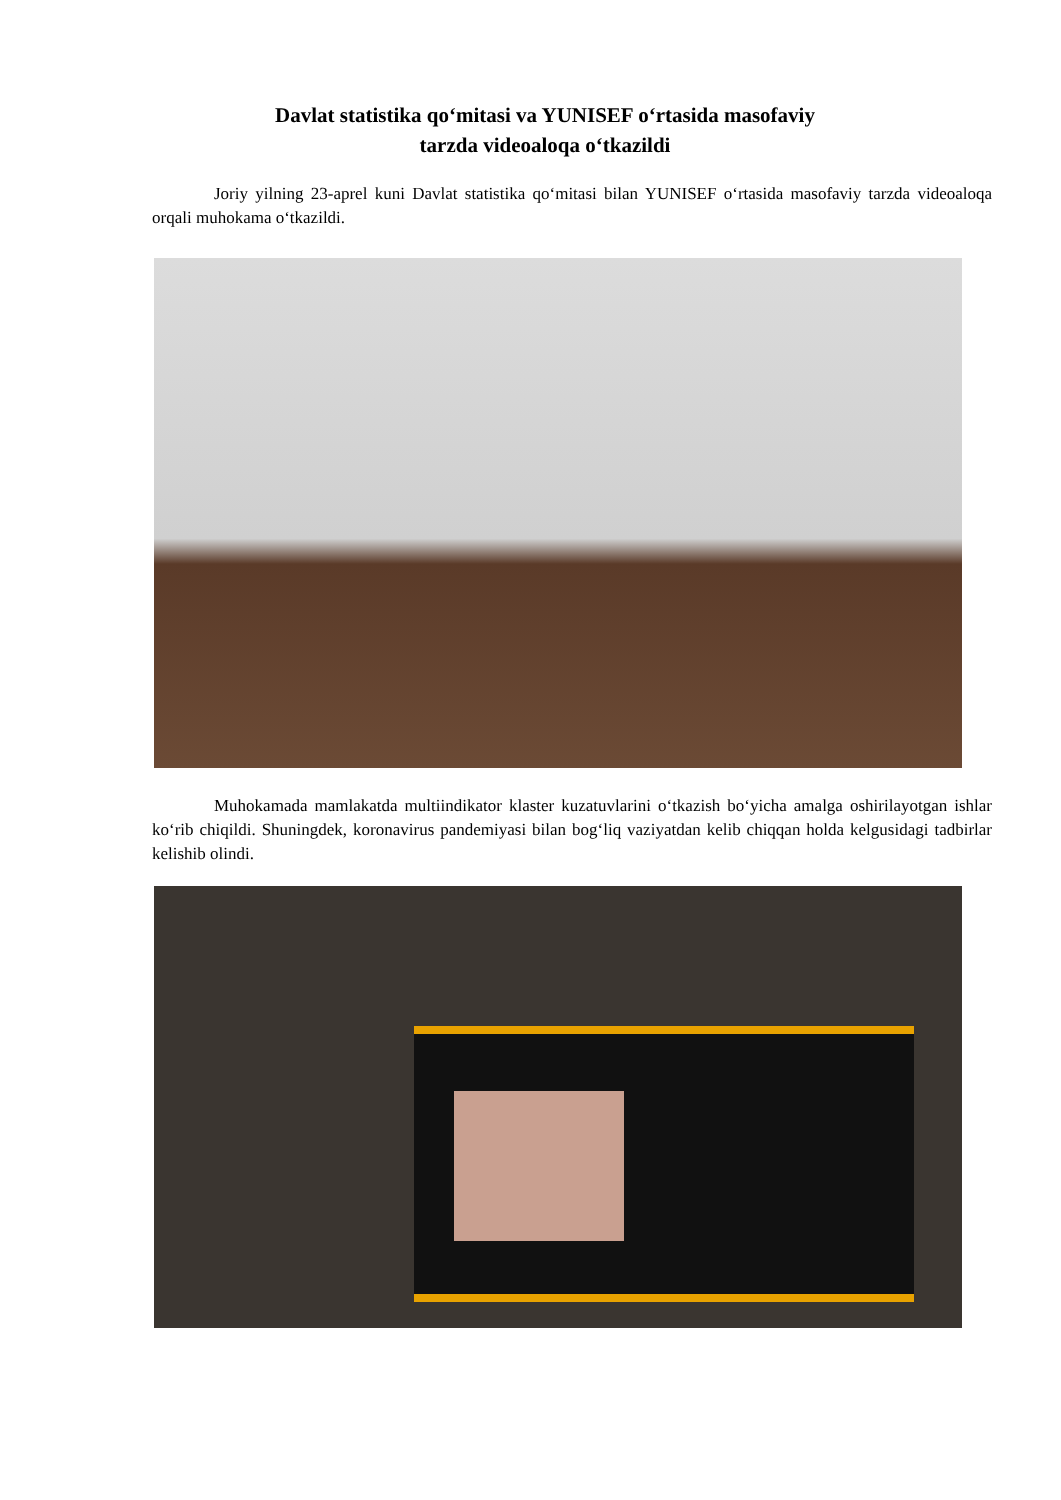Davlat statistika qo‘mitasi va YUNISEF o‘rtasida masofaviy
tarzda videoaloqa o‘tkazildi
Joriy yilning 23-aprel kuni Davlat statistika qo‘mitasi bilan YUNISEF o‘rtasida masofaviy tarzda videoaloqa orqali muhokama o‘tkazildi.
Muhokamada mamlakatda multiindikator klaster kuzatuvlarini o‘tkazish bo‘yicha amalga oshirilayotgan ishlar ko‘rib chiqildi. Shuningdek, koronavirus pandemiyasi bilan bog‘liq vaziyatdan kelib chiqqan holda kelgusidagi tadbirlar kelishib olindi.